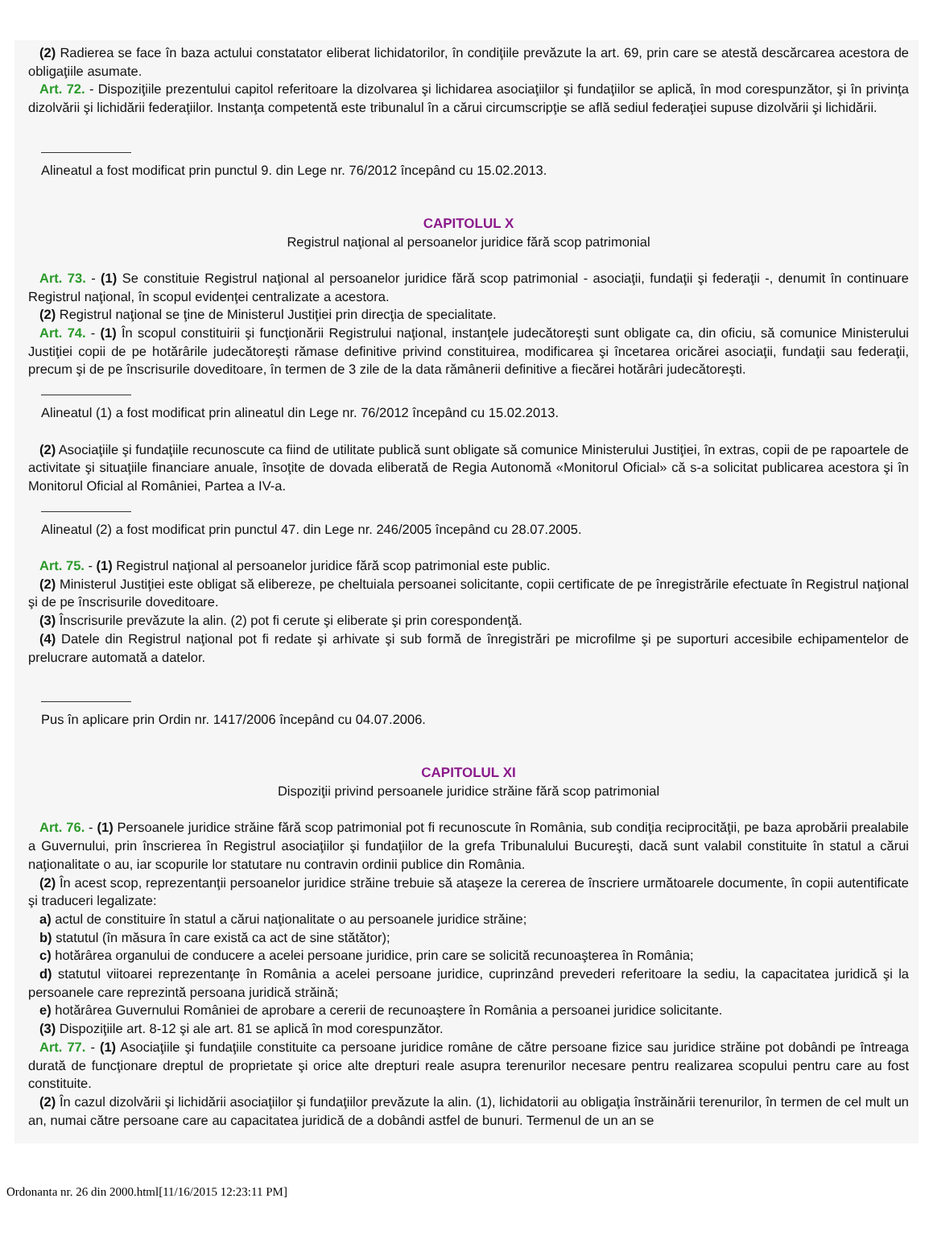(2) Radierea se face în baza actului constatator eliberat lichidatorilor, în condiţiile prevăzute la art. 69, prin care se atestă descărcarea acestora de obligaţiile asumate.
Art. 72. - Dispoziţiile prezentului capitol referitoare la dizolvarea şi lichidarea asociaţiilor şi fundaţiilor se aplică, în mod corespunzător, şi în privinţa dizolvării şi lichidării federaţiilor. Instanţa competentă este tribunalul în a cărui circumscripţie se află sediul federaţiei supuse dizolvării şi lichidării.
Alineatul a fost modificat prin punctul 9. din Lege nr. 76/2012 începând cu 15.02.2013.
CAPITOLUL X
Registrul naţional al persoanelor juridice fără scop patrimonial
Art. 73. - (1) Se constituie Registrul naţional al persoanelor juridice fără scop patrimonial - asociaţii, fundaţii şi federaţii -, denumit în continuare Registrul naţional, în scopul evidenţei centralizate a acestora.
(2) Registrul naţional se ţine de Ministerul Justiţiei prin direcţia de specialitate.
Art. 74. - (1) În scopul constituirii şi funcţionării Registrului naţional, instanţele judecătoreşti sunt obligate ca, din oficiu, să comunice Ministerului Justiţiei copii de pe hotărârile judecătoreşti rămase definitive privind constituirea, modificarea şi încetarea oricărei asociaţii, fundaţii sau federaţii, precum şi de pe înscrisurile doveditoare, în termen de 3 zile de la data rămânerii definitive a fiecărei hotărâri judecătoreşti.
Alineatul (1) a fost modificat prin alineatul din Lege nr. 76/2012 începând cu 15.02.2013.
(2) Asociaţiile şi fundaţiile recunoscute ca fiind de utilitate publică sunt obligate să comunice Ministerului Justiţiei, în extras, copii de pe rapoartele de activitate şi situaţiile financiare anuale, însoţite de dovada eliberată de Regia Autonomă «Monitorul Oficial» că s-a solicitat publicarea acestora şi în Monitorul Oficial al României, Partea a IV-a.
Alineatul (2) a fost modificat prin punctul 47. din Lege nr. 246/2005 începând cu 28.07.2005.
Art. 75. - (1) Registrul naţional al persoanelor juridice fără scop patrimonial este public.
(2) Ministerul Justiţiei este obligat să elibereze, pe cheltuiala persoanei solicitante, copii certificate de pe înregistrările efectuate în Registrul naţional şi de pe înscrisurile doveditoare.
(3) Înscrisurile prevăzute la alin. (2) pot fi cerute şi eliberate şi prin corespondenţă.
(4) Datele din Registrul naţional pot fi redate şi arhivate şi sub formă de înregistrări pe microfilme şi pe suporturi accesibile echipamentelor de prelucrare automată a datelor.
Pus în aplicare prin Ordin nr. 1417/2006 începând cu 04.07.2006.
CAPITOLUL XI
Dispoziţii privind persoanele juridice străine fără scop patrimonial
Art. 76. - (1) Persoanele juridice străine fără scop patrimonial pot fi recunoscute în România, sub condiţia reciprocităţii, pe baza aprobării prealabile a Guvernului, prin înscrierea în Registrul asociaţiilor şi fundaţiilor de la grefa Tribunalului Bucureşti, dacă sunt valabil constituite în statul a cărui naţionalitate o au, iar scopurile lor statutare nu contravin ordinii publice din România.
(2) În acest scop, reprezentanţii persoanelor juridice străine trebuie să ataşeze la cererea de înscriere următoarele documente, în copii autentificate şi traduceri legalizate:
a) actul de constituire în statul a cărui naţionalitate o au persoanele juridice străine;
b) statutul (în măsura în care există ca act de sine stătător);
c) hotărârea organului de conducere a acelei persoane juridice, prin care se solicită recunoaşterea în România;
d) statutul viitoarei reprezentanţe în România a acelei persoane juridice, cuprinzând prevederi referitoare la sediu, la capacitatea juridică şi la persoanele care reprezintă persoana juridică străină;
e) hotărârea Guvernului României de aprobare a cererii de recunoaştere în România a persoanei juridice solicitante.
(3) Dispoziţiile art. 8-12 şi ale art. 81 se aplică în mod corespunzător.
Art. 77. - (1) Asociaţiile şi fundaţiile constituite ca persoane juridice române de către persoane fizice sau juridice străine pot dobândi pe întreaga durată de funcţionare dreptul de proprietate şi orice alte drepturi reale asupra terenurilor necesare pentru realizarea scopului pentru care au fost constituite.
(2) În cazul dizolvării şi lichidării asociaţiilor şi fundaţiilor prevăzute la alin. (1), lichidatorii au obligaţia înstrăinării terenurilor, în termen de cel mult un an, numai către persoane care au capacitatea juridică de a dobândi astfel de bunuri. Termenul de un an se
Ordonanta nr. 26 din 2000.html[11/16/2015 12:23:11 PM]